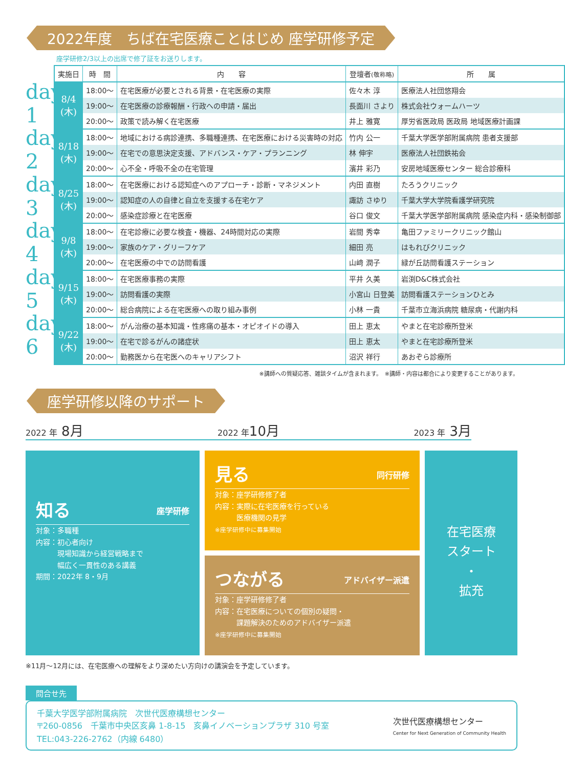2022年度　ちば在宅医療ことはじめ 座学研修予定
座学研修2/3以上の出席で修了証をお送りします。
day 1
day 2
day 3
day 4
day 5
day 6
| 実施日 | 時 間 | 内 容 | 登壇者 (敬称略) | 所 属 |
| --- | --- | --- | --- | --- |
| 8/4 (木) | 18:00～ | 在宅医療が必要とされる背景・在宅医療の実際 | 佐々木 淳 | 医療法人社団悠翔会 |
| | 19:00～ | 在宅医療の診療報酬・行政への申請・届出 | 長面川 さより | 株式会社ウォームハーツ |
| | 20:00～ | 政策で読み解く在宅医療 | 井上 雅寛 | 厚労省医政局 医政局 地域医療計画課 |
| 8/18 (木) | 18:00～ | 地域における病診連携、多職種連携、在宅医療における災害時の対応 | 竹内 公一 | 千葉大学医学部附属病院 患者支援部 |
| | 19:00～ | 在宅での意思決定支援、アドバンス・ケア・プランニング | 林 伸宇 | 医療法人社団鉄祐会 |
| | 20:00～ | 心不全・呼吸不全の在宅管理 | 濱井 彩乃 | 安房地域医療センター 総合診療科 |
| 8/25 (木) | 18:00～ | 在宅医療における認知症へのアプローチ・診断・マネジメント | 内田 直樹 | たろうクリニック |
| | 19:00～ | 認知症の人の自律と自立を支援する在宅ケア | 諏訪 さゆり | 千葉大学大学院看護学研究院 |
| | 20:00～ | 感染症診療と在宅医療 | 谷口 俊文 | 千葉大学医学部附属病院 感染症内科・感染制御部 |
| 9/8 (木) | 18:00～ | 在宅診療に必要な検査・機器、24時間対応の実際 | 岩間 秀幸 | 亀田ファミリークリニック館山 |
| | 19:00～ | 家族のケア・グリーフケア | 細田 亮 | はもれびクリニック |
| | 20:00～ | 在宅医療の中での訪問看護 | 山﨑 潤子 | 緑が丘訪問看護ステーション |
| 9/15 (木) | 18:00～ | 在宅医療事務の実際 | 平井 久美 | 岩渕D&C株式会社 |
| | 19:00～ | 訪問看護の実際 | 小宮山 日登美 | 訪問看護ステーションひとみ |
| | 20:00～ | 総合病院による在宅医療への取り組み事例 | 小林 一貴 | 千葉市立海浜病院 糖尿病・代謝内科 |
| 9/22 (木) | 18:00～ | がん治療の基本知識・性疼痛の基本・オピオイドの導入 | 田上 恵太 | やまと在宅診療所登米 |
| | 19:00～ | 在宅で診るがんの諸症状 | 田上 恵太 | やまと在宅診療所登米 |
| | 20:00～ | 勤務医から在宅医へのキャリアシフト | 沼沢 祥行 | あおぞら診療所 |
※講師への質疑応答、雑談タイムが含まれます。　※講師・内容は都合により変更することがあります。
座学研修以降のサポート
2022 年 8月 2022 年10月 2023 年 3月
知る 座学研修
対象：多職種
内容：初心者向け
　　　現場知識から経営戦略まで
　　　幅広く一貫性のある講義
期間：2022年 8・9月
見る 同行研修
対象：座学研修修了者
内容：実際に在宅医療を行っている
　　　医療機関の見学
※座学研修中に募集開始
つながる アドバイザー派遣
対象：座学研修修了者
内容：在宅医療についての個別の疑問・
　　　課題解決のためのアドバイザー派遣
※座学研修中に募集開始
在宅医療
スタート
・
拡充
※11月～12月には、在宅医療への理解をより深めたい方向けの講演会を予定しています。
問合せ先
千葉大学医学部附属病院　次世代医療構想センター
〒260-0856　千葉市中央区亥鼻 1-8-15　亥鼻イノベーションプラザ 310 号室
TEL:043-226-2762（内線 6480）
次世代医療構想センター
Center for Next Generation of Community Health